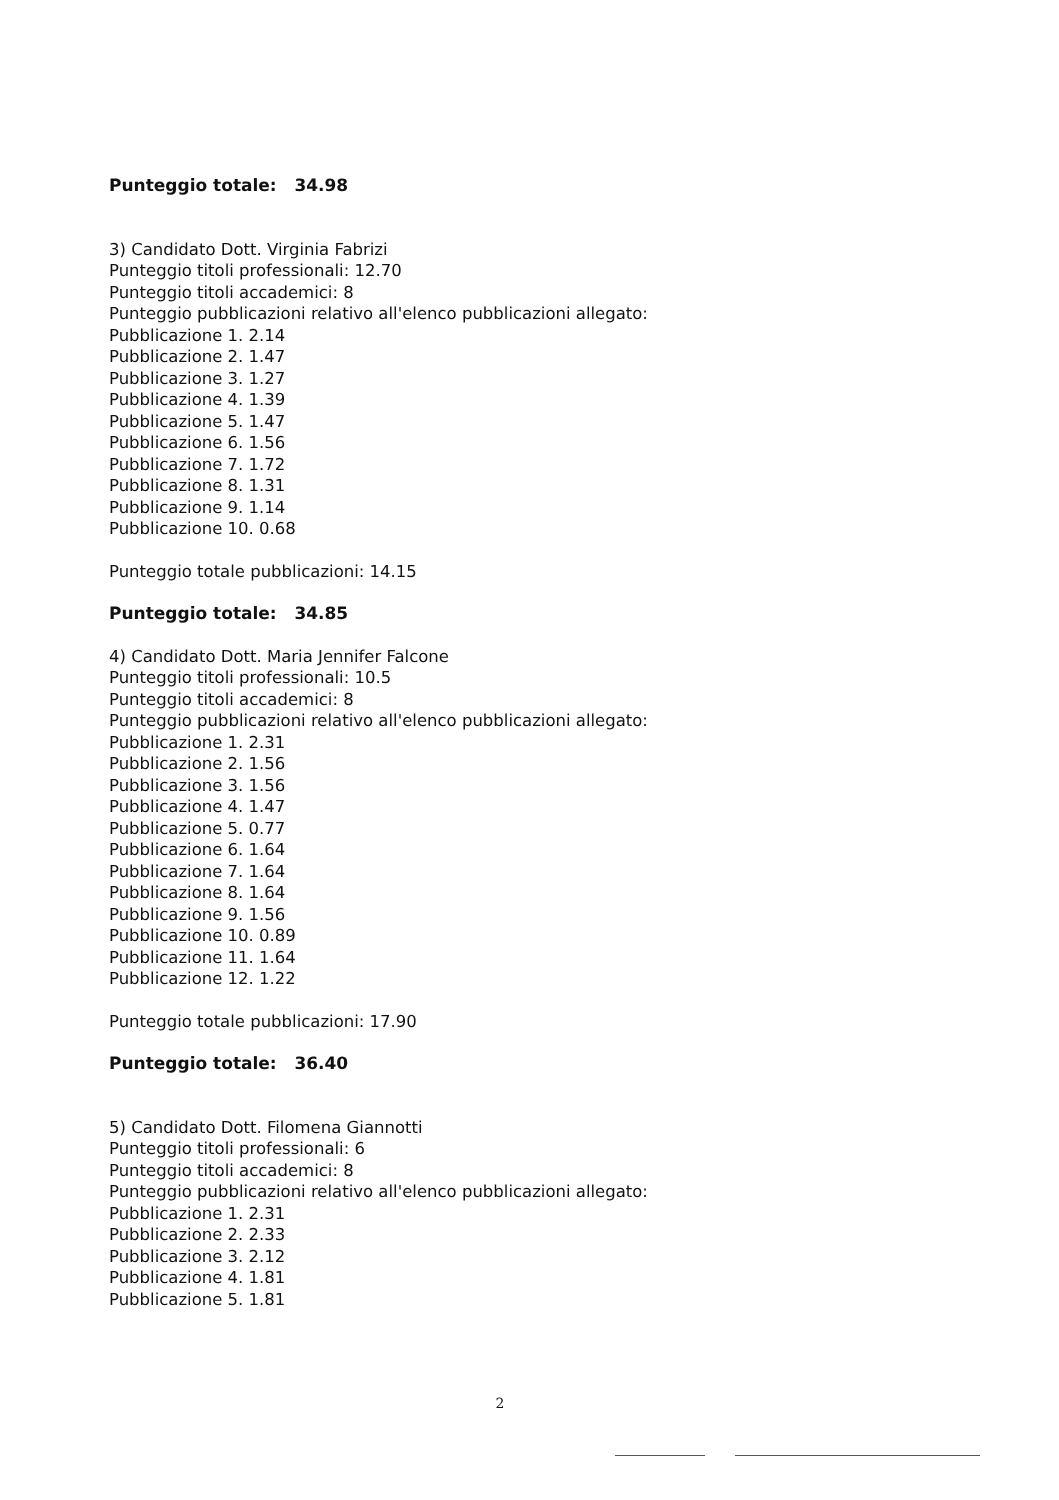Punteggio totale: 34.98
3) Candidato Dott. Virginia Fabrizi
Punteggio titoli professionali: 12.70
Punteggio titoli accademici: 8
Punteggio pubblicazioni relativo all'elenco pubblicazioni allegato:
Pubblicazione 1. 2.14
Pubblicazione 2. 1.47
Pubblicazione 3. 1.27
Pubblicazione 4. 1.39
Pubblicazione 5. 1.47
Pubblicazione 6. 1.56
Pubblicazione 7. 1.72
Pubblicazione 8. 1.31
Pubblicazione 9. 1.14
Pubblicazione 10. 0.68
Punteggio totale pubblicazioni: 14.15
Punteggio totale: 34.85
4) Candidato Dott. Maria Jennifer Falcone
Punteggio titoli professionali: 10.5
Punteggio titoli accademici: 8
Punteggio pubblicazioni relativo all'elenco pubblicazioni allegato:
Pubblicazione 1. 2.31
Pubblicazione 2. 1.56
Pubblicazione 3. 1.56
Pubblicazione 4. 1.47
Pubblicazione 5. 0.77
Pubblicazione 6. 1.64
Pubblicazione 7. 1.64
Pubblicazione 8. 1.64
Pubblicazione 9. 1.56
Pubblicazione 10. 0.89
Pubblicazione 11. 1.64
Pubblicazione 12. 1.22
Punteggio totale pubblicazioni: 17.90
Punteggio totale: 36.40
5) Candidato Dott. Filomena Giannotti
Punteggio titoli professionali: 6
Punteggio titoli accademici: 8
Punteggio pubblicazioni relativo all'elenco pubblicazioni allegato:
Pubblicazione 1. 2.31
Pubblicazione 2. 2.33
Pubblicazione 3. 2.12
Pubblicazione 4. 1.81
Pubblicazione 5. 1.81
2